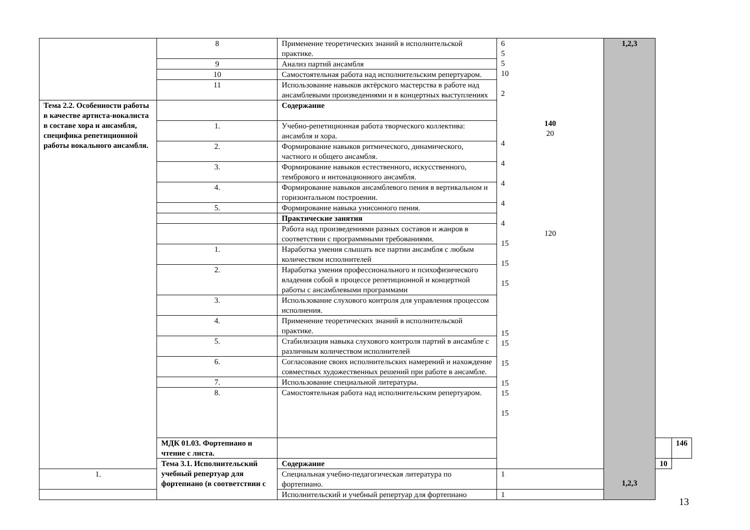| | 8 | Применение теоретических знаний в исполнительской практике. | 6 5 5 10 2 140 20 4 4 4 4 4 120 15 15 15 15 15 15 15 15 15 | 1,2,3 1,2,3 | | |
| | 9 | Анализ партий ансамбля | | | | |
| | 10 | Самостоятельная работа над исполнительским репертуаром. | | | | |
| | 11 | Использование навыков актёрского мастерства в работе над ансамблевыми произведениями и в концертных выступлениях | | | | |
| Тема 2.2. Особенности работы в качестве артиста-вокалиста в составе хора и ансамбля, специфика репетиционной работы вокального ансамбля. | | Содержание | | | | |
| | 1. | Учебно-репетиционная работа творческого коллектива: ансамбля и хора. | | | | |
| | 2. | Формирование навыков ритмического, динамического, частного и общего ансамбля. | | | | |
| | 3. | Формирование навыков естественного, искусственного, тембрового и интонационного ансамбля. | | | | |
| | 4. | Формирование навыков ансамблевого пения в вертикальном и горизонтальном построении. | | | | |
| | 5. | Формирование навыка унисонного пения. | | | | |
| | | Практические занятия | | | | |
| | | Работа над произведениями разных составов и жанров в соответствии с программными требованиями. | | | | |
| | 1. | Наработка умения слышать все партии ансамбля с любым количеством исполнителей | | | | |
| | 2. | Наработка умения профессионального и психофизического владения собой в процессе репетиционной и концертной работы с ансамблевыми программами | | | | |
| | 3. | Использование слухового контроля для управления процессом исполнения. | | | | |
| | 4. | Применение теоретических знаний в исполнительской практике. | | | | |
| | 5. | Стабилизация навыка слухового контроля партий в ансамбле с различным количеством исполнителей | | | | |
| | 6. | Согласование своих исполнительских намерений и нахождение совместных художественных решений при работе в ансамбле. | | | | |
| | 7. | Использование специальной литературы. | | | | |
| | 8. | Самостоятельная работа над исполнительским репертуаром. | | | | |
| | МДК 01.03. Фортепиано и чтение с листа. | | | | | 146 |
| | Тема 3.1. Исполнительский учебный репертуар для фортепиано (в соответствии с | Содержание | | | 10 | |
| 1. | | Специальная учебно-педагогическая литература по фортепиано. | 1 | | | |
| | | Исполнительский и учебный репертуар для фортепиано | 1 | | | |
13